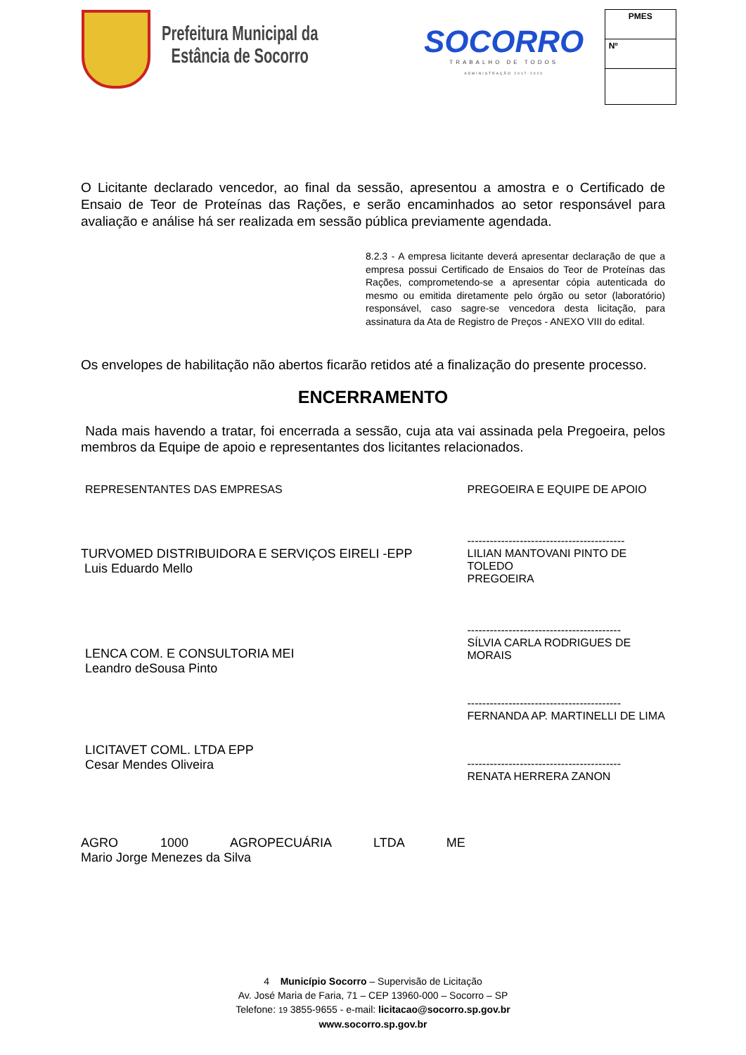Prefeitura Municipal da
Estância de Socorro
SOCORRO
TRABALHO DE TODOS
ADMINISTRAÇÃO 2017-2020
PMES
Nº
O Licitante declarado vencedor, ao final da sessão, apresentou a amostra e o Certificado de Ensaio de Teor de Proteínas das Rações, e serão encaminhados ao setor responsável para avaliação e análise há ser realizada em sessão pública previamente agendada.
8.2.3 - A empresa licitante deverá apresentar declaração de que a empresa possui Certificado de Ensaios do Teor de Proteínas das Rações, comprometendo-se a apresentar cópia autenticada do mesmo ou emitida diretamente pelo órgão ou setor (laboratório) responsável, caso sagre-se vencedora desta licitação, para assinatura da Ata de Registro de Preços - ANEXO VIII do edital.
Os envelopes de habilitação não abertos ficarão retidos até a finalização do presente processo.
ENCERRAMENTO
Nada mais havendo a tratar, foi encerrada a sessão, cuja ata vai assinada pela Pregoeira, pelos membros da Equipe de apoio e representantes dos licitantes relacionados.
REPRESENTANTES DAS EMPRESAS
TURVOMED DISTRIBUIDORA E SERVIÇOS EIRELI -EPP
Luis Eduardo Mello
LENCA COM. E CONSULTORIA MEI
Leandro deSousa Pinto
LICITAVET COML. LTDA EPP
Cesar Mendes Oliveira
AGRO 1000 AGROPECUÁRIA LTDA ME
Mario Jorge Menezes da Silva
PREGOEIRA E EQUIPE DE APOIO
------------------------------------------
LILIAN MANTOVANI PINTO DE TOLEDO
PREGOEIRA
-----------------------------------------
SÍLVIA CARLA RODRIGUES DE MORAIS
-----------------------------------------
FERNANDA AP. MARTINELLI DE LIMA
-----------------------------------------
RENATA HERRERA ZANON
4 Município Socorro – Supervisão de Licitação
Av. José Maria de Faria, 71 – CEP 13960-000 – Socorro – SP
Telefone: 19 3855-9655 - e-mail: licitacao@socorro.sp.gov.br
www.socorro.sp.gov.br